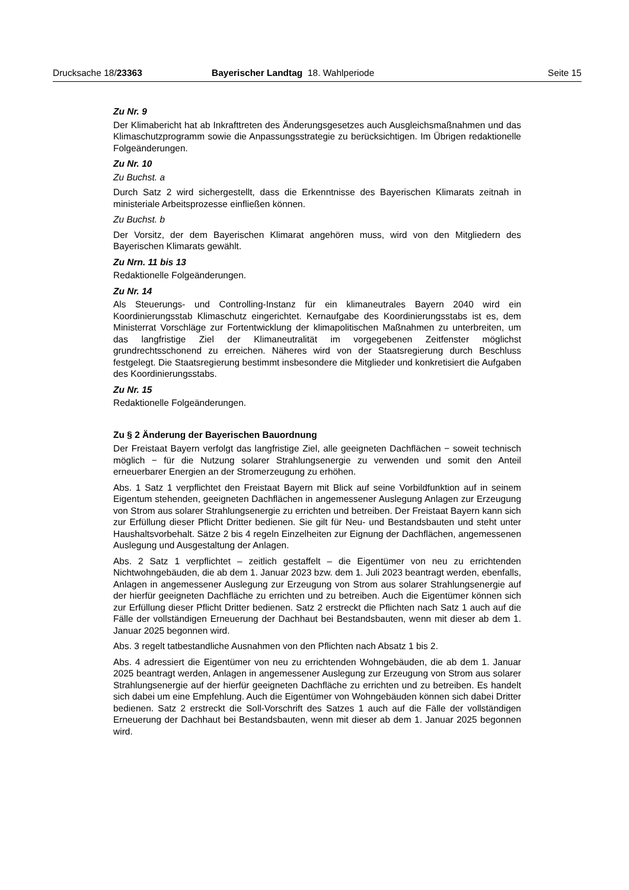Drucksache 18/23363 Bayerischer Landtag 18. Wahlperiode Seite 15
Zu Nr. 9
Der Klimabericht hat ab Inkrafttreten des Änderungsgesetzes auch Ausgleichsmaßnahmen und das Klimaschutzprogramm sowie die Anpassungsstrategie zu berücksichtigen. Im Übrigen redaktionelle Folgeänderungen.
Zu Nr. 10
Zu Buchst. a
Durch Satz 2 wird sichergestellt, dass die Erkenntnisse des Bayerischen Klimarats zeitnah in ministeriale Arbeitsprozesse einfließen können.
Zu Buchst. b
Der Vorsitz, der dem Bayerischen Klimarat angehören muss, wird von den Mitgliedern des Bayerischen Klimarats gewählt.
Zu Nrn. 11 bis 13
Redaktionelle Folgeänderungen.
Zu Nr. 14
Als Steuerungs- und Controlling-Instanz für ein klimaneutrales Bayern 2040 wird ein Koordinierungsstab Klimaschutz eingerichtet. Kernaufgabe des Koordinierungsstabs ist es, dem Ministerrat Vorschläge zur Fortentwicklung der klimapolitischen Maßnahmen zu unterbreiten, um das langfristige Ziel der Klimaneutralität im vorgegebenen Zeitfenster möglichst grundrechtsschonend zu erreichen. Näheres wird von der Staatsregierung durch Beschluss festgelegt. Die Staatsregierung bestimmt insbesondere die Mitglieder und konkretisiert die Aufgaben des Koordinierungsstabs.
Zu Nr. 15
Redaktionelle Folgeänderungen.
Zu § 2 Änderung der Bayerischen Bauordnung
Der Freistaat Bayern verfolgt das langfristige Ziel, alle geeigneten Dachflächen − soweit technisch möglich − für die Nutzung solarer Strahlungsenergie zu verwenden und somit den Anteil erneuerbarer Energien an der Stromerzeugung zu erhöhen.
Abs. 1 Satz 1 verpflichtet den Freistaat Bayern mit Blick auf seine Vorbildfunktion auf in seinem Eigentum stehenden, geeigneten Dachflächen in angemessener Auslegung Anlagen zur Erzeugung von Strom aus solarer Strahlungsenergie zu errichten und betreiben. Der Freistaat Bayern kann sich zur Erfüllung dieser Pflicht Dritter bedienen. Sie gilt für Neu- und Bestandsbauten und steht unter Haushaltsvorbehalt. Sätze 2 bis 4 regeln Einzelheiten zur Eignung der Dachflächen, angemessenen Auslegung und Ausgestaltung der Anlagen.
Abs. 2 Satz 1 verpflichtet – zeitlich gestaffelt – die Eigentümer von neu zu errichtenden Nichtwohngebäuden, die ab dem 1. Januar 2023 bzw. dem 1. Juli 2023 beantragt werden, ebenfalls, Anlagen in angemessener Auslegung zur Erzeugung von Strom aus solarer Strahlungsenergie auf der hierfür geeigneten Dachfläche zu errichten und zu betreiben. Auch die Eigentümer können sich zur Erfüllung dieser Pflicht Dritter bedienen. Satz 2 erstreckt die Pflichten nach Satz 1 auch auf die Fälle der vollständigen Erneuerung der Dachhaut bei Bestandsbauten, wenn mit dieser ab dem 1. Januar 2025 begonnen wird.
Abs. 3 regelt tatbestandliche Ausnahmen von den Pflichten nach Absatz 1 bis 2.
Abs. 4 adressiert die Eigentümer von neu zu errichtenden Wohngebäuden, die ab dem 1. Januar 2025 beantragt werden, Anlagen in angemessener Auslegung zur Erzeugung von Strom aus solarer Strahlungsenergie auf der hierfür geeigneten Dachfläche zu errichten und zu betreiben. Es handelt sich dabei um eine Empfehlung. Auch die Eigentümer von Wohngebäuden können sich dabei Dritter bedienen. Satz 2 erstreckt die Soll-Vorschrift des Satzes 1 auch auf die Fälle der vollständigen Erneuerung der Dachhaut bei Bestandsbauten, wenn mit dieser ab dem 1. Januar 2025 begonnen wird.